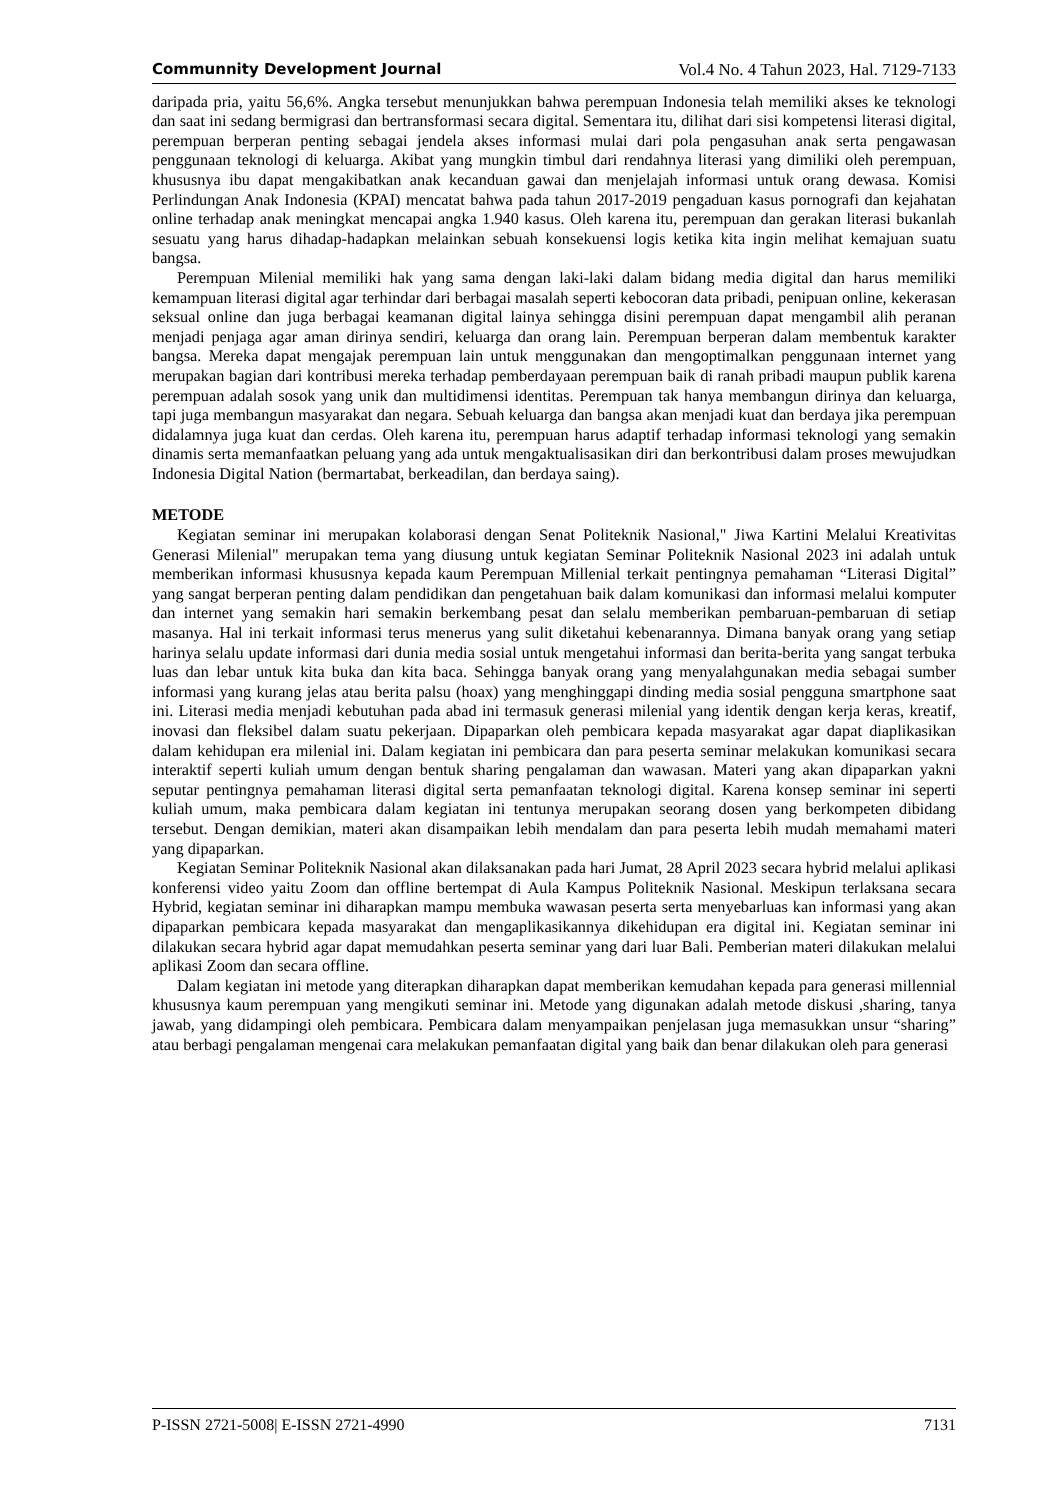Communnity Development Journal Vol.4 No. 4 Tahun 2023, Hal. 7129-7133
daripada pria, yaitu 56,6%. Angka tersebut menunjukkan bahwa perempuan Indonesia telah memiliki akses ke teknologi dan saat ini sedang bermigrasi dan bertransformasi secara digital. Sementara itu, dilihat dari sisi kompetensi literasi digital, perempuan berperan penting sebagai jendela akses informasi mulai dari pola pengasuhan anak serta pengawasan penggunaan teknologi di keluarga. Akibat yang mungkin timbul dari rendahnya literasi yang dimiliki oleh perempuan, khususnya ibu dapat mengakibatkan anak kecanduan gawai dan menjelajah informasi untuk orang dewasa. Komisi Perlindungan Anak Indonesia (KPAI) mencatat bahwa pada tahun 2017-2019 pengaduan kasus pornografi dan kejahatan online terhadap anak meningkat mencapai angka 1.940 kasus. Oleh karena itu, perempuan dan gerakan literasi bukanlah sesuatu yang harus dihadap-hadapkan melainkan sebuah konsekuensi logis ketika kita ingin melihat kemajuan suatu bangsa.
Perempuan Milenial memiliki hak yang sama dengan laki-laki dalam bidang media digital dan harus memiliki kemampuan literasi digital agar terhindar dari berbagai masalah seperti kebocoran data pribadi, penipuan online, kekerasan seksual online dan juga berbagai keamanan digital lainya sehingga disini perempuan dapat mengambil alih peranan menjadi penjaga agar aman dirinya sendiri, keluarga dan orang lain. Perempuan berperan dalam membentuk karakter bangsa. Mereka dapat mengajak perempuan lain untuk menggunakan dan mengoptimalkan penggunaan internet yang merupakan bagian dari kontribusi mereka terhadap pemberdayaan perempuan baik di ranah pribadi maupun publik karena perempuan adalah sosok yang unik dan multidimensi identitas. Perempuan tak hanya membangun dirinya dan keluarga, tapi juga membangun masyarakat dan negara. Sebuah keluarga dan bangsa akan menjadi kuat dan berdaya jika perempuan didalamnya juga kuat dan cerdas. Oleh karena itu, perempuan harus adaptif terhadap informasi teknologi yang semakin dinamis serta memanfaatkan peluang yang ada untuk mengaktualisasikan diri dan berkontribusi dalam proses mewujudkan Indonesia Digital Nation (bermartabat, berkeadilan, dan berdaya saing).
METODE
Kegiatan seminar ini merupakan kolaborasi dengan Senat Politeknik Nasional," Jiwa Kartini Melalui Kreativitas Generasi Milenial" merupakan tema yang diusung untuk kegiatan Seminar Politeknik Nasional 2023 ini adalah untuk memberikan informasi khususnya kepada kaum Perempuan Millenial terkait pentingnya pemahaman “Literasi Digital” yang sangat berperan penting dalam pendidikan dan pengetahuan baik dalam komunikasi dan informasi melalui komputer dan internet yang semakin hari semakin berkembang pesat dan selalu memberikan pembaruan-pembaruan di setiap masanya. Hal ini terkait informasi terus menerus yang sulit diketahui kebenarannya. Dimana banyak orang yang setiap harinya selalu update informasi dari dunia media sosial untuk mengetahui informasi dan berita-berita yang sangat terbuka luas dan lebar untuk kita buka dan kita baca. Sehingga banyak orang yang menyalahgunakan media sebagai sumber informasi yang kurang jelas atau berita palsu (hoax) yang menghinggapi dinding media sosial pengguna smartphone saat ini. Literasi media menjadi kebutuhan pada abad ini termasuk generasi milenial yang identik dengan kerja keras, kreatif, inovasi dan fleksibel dalam suatu pekerjaan. Dipaparkan oleh pembicara kepada masyarakat agar dapat diaplikasikan dalam kehidupan era milenial ini. Dalam kegiatan ini pembicara dan para peserta seminar melakukan komunikasi secara interaktif seperti kuliah umum dengan bentuk sharing pengalaman dan wawasan. Materi yang akan dipaparkan yakni seputar pentingnya pemahaman literasi digital serta pemanfaatan teknologi digital. Karena konsep seminar ini seperti kuliah umum, maka pembicara dalam kegiatan ini tentunya merupakan seorang dosen yang berkompeten dibidang tersebut. Dengan demikian, materi akan disampaikan lebih mendalam dan para peserta lebih mudah memahami materi yang dipaparkan.
Kegiatan Seminar Politeknik Nasional akan dilaksanakan pada hari Jumat, 28 April 2023 secara hybrid melalui aplikasi konferensi video yaitu Zoom dan offline bertempat di Aula Kampus Politeknik Nasional. Meskipun terlaksana secara Hybrid, kegiatan seminar ini diharapkan mampu membuka wawasan peserta serta menyebarluas kan informasi yang akan dipaparkan pembicara kepada masyarakat dan mengaplikasikannya dikehidupan era digital ini. Kegiatan seminar ini dilakukan secara hybrid agar dapat memudahkan peserta seminar yang dari luar Bali. Pemberian materi dilakukan melalui aplikasi Zoom dan secara offline.
Dalam kegiatan ini metode yang diterapkan diharapkan dapat memberikan kemudahan kepada para generasi millennial khususnya kaum perempuan yang mengikuti seminar ini. Metode yang digunakan adalah metode diskusi ,sharing, tanya jawab, yang didampingi oleh pembicara. Pembicara dalam menyampaikan penjelasan juga memasukkan unsur “sharing” atau berbagi pengalaman mengenai cara melakukan pemanfaatan digital yang baik dan benar dilakukan oleh para generasi
P-ISSN 2721-5008| E-ISSN 2721-4990 7131